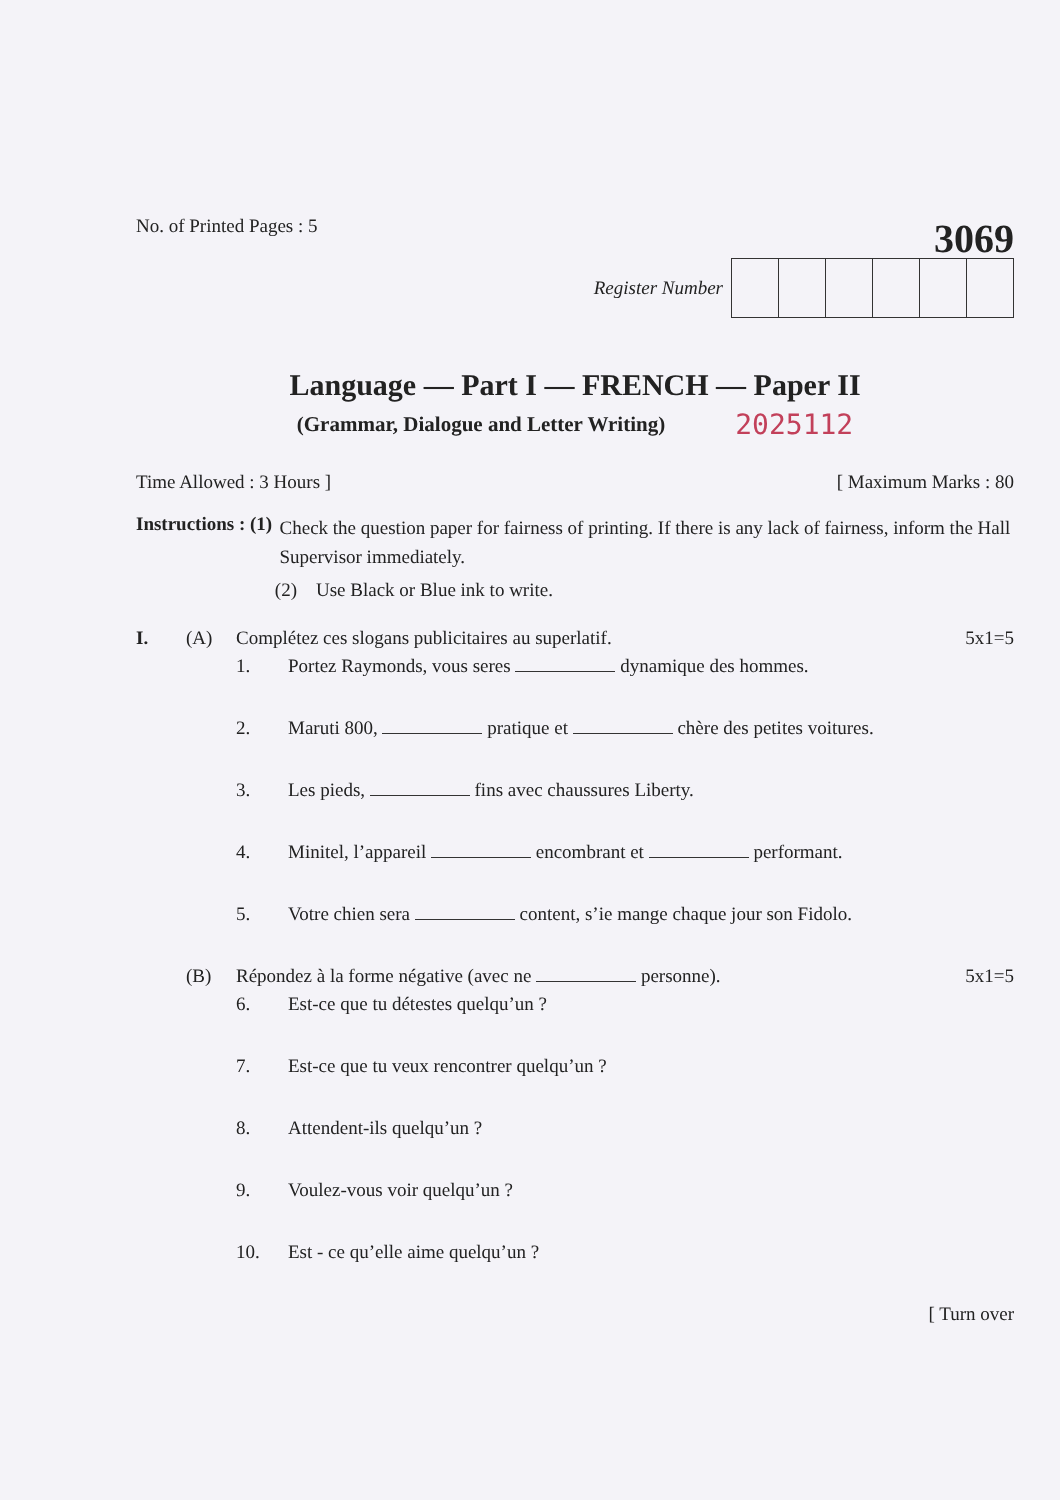No. of Printed Pages : 5
3069
Register Number
Language — Part I — FRENCH — Paper II
(Grammar, Dialogue and Letter Writing) 2025112
Time Allowed : 3 Hours ] [ Maximum Marks : 80
Instructions : (1)
Check the question paper for fairness of printing. If there is any lack of fairness, inform the Hall Supervisor immediately.
(2) Use Black or Blue ink to write.
I. (A) Complétez ces slogans publicitaires au superlatif. 5x1=5
1. Portez Raymonds, vous seres dynamique des hommes.
2. Maruti 800, pratique et chère des petites voitures.
3. Les pieds, fins avec chaussures Liberty.
4. Minitel, l’appareil encombrant et performant.
5. Votre chien sera content, s’ie mange chaque jour son Fidolo.
(B) Répondez à la forme négative (avec ne personne). 5x1=5
6. Est-ce que tu détestes quelqu’un ?
7. Est-ce que tu veux rencontrer quelqu’un ?
8. Attendent-ils quelqu’un ?
9. Voulez-vous voir quelqu’un ?
10. Est - ce qu’elle aime quelqu’un ?
[ Turn over